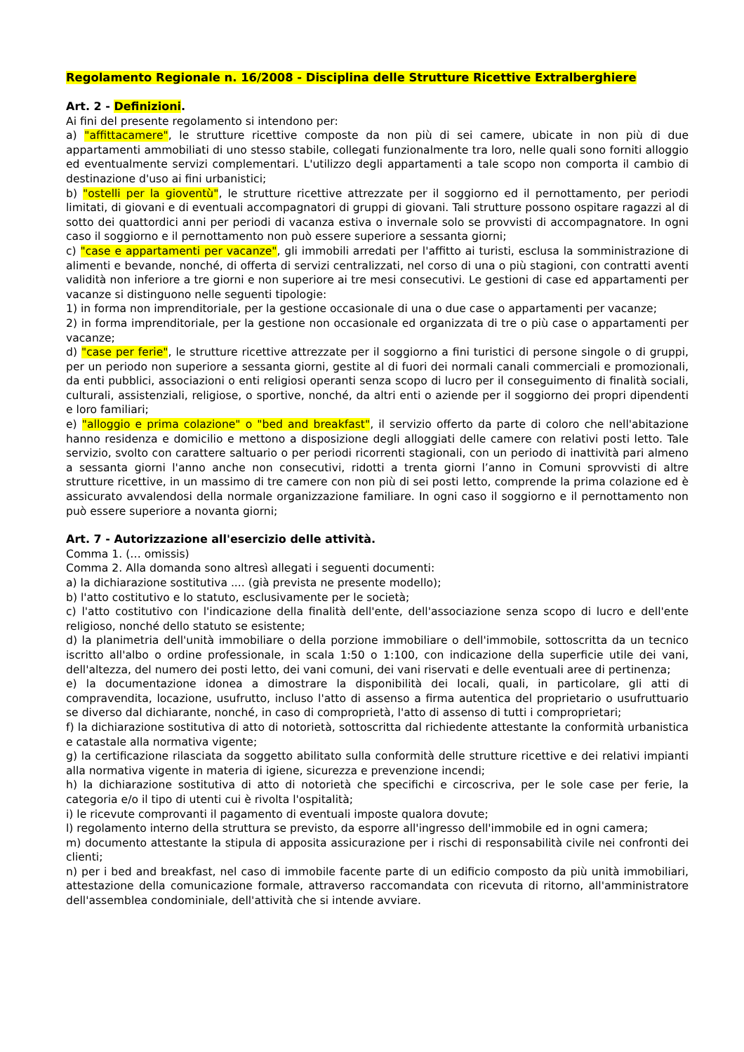Regolamento Regionale n. 16/2008 - Disciplina delle Strutture Ricettive Extralberghiere
Art. 2 - Definizioni.
Ai fini del presente regolamento si intendono per:
a) "affittacamere", le strutture ricettive composte da non più di sei camere, ubicate in non più di due appartamenti ammobiliati di uno stesso stabile, collegati funzionalmente tra loro, nelle quali sono forniti alloggio ed eventualmente servizi complementari. L'utilizzo degli appartamenti a tale scopo non comporta il cambio di destinazione d'uso ai fini urbanistici;
b) "ostelli per la gioventù", le strutture ricettive attrezzate per il soggiorno ed il pernottamento, per periodi limitati, di giovani e di eventuali accompagnatori di gruppi di giovani. Tali strutture possono ospitare ragazzi al di sotto dei quattordici anni per periodi di vacanza estiva o invernale solo se provvisti di accompagnatore. In ogni caso il soggiorno e il pernottamento non può essere superiore a sessanta giorni;
c) "case e appartamenti per vacanze", gli immobili arredati per l'affitto ai turisti, esclusa la somministrazione di alimenti e bevande, nonché, di offerta di servizi centralizzati, nel corso di una o più stagioni, con contratti aventi validità non inferiore a tre giorni e non superiore ai tre mesi consecutivi. Le gestioni di case ed appartamenti per vacanze si distinguono nelle seguenti tipologie:
1) in forma non imprenditoriale, per la gestione occasionale di una o due case o appartamenti per vacanze;
2) in forma imprenditoriale, per la gestione non occasionale ed organizzata di tre o più case o appartamenti per vacanze;
d) "case per ferie", le strutture ricettive attrezzate per il soggiorno a fini turistici di persone singole o di gruppi, per un periodo non superiore a sessanta giorni, gestite al di fuori dei normali canali commerciali e promozionali, da enti pubblici, associazioni o enti religiosi operanti senza scopo di lucro per il conseguimento di finalità sociali, culturali, assistenziali, religiose, o sportive, nonché, da altri enti o aziende per il soggiorno dei propri dipendenti e loro familiari;
e) "alloggio e prima colazione" o "bed and breakfast", il servizio offerto da parte di coloro che nell'abitazione hanno residenza e domicilio e mettono a disposizione degli alloggiati delle camere con relativi posti letto. Tale servizio, svolto con carattere saltuario o per periodi ricorrenti stagionali, con un periodo di inattività pari almeno a sessanta giorni l'anno anche non consecutivi, ridotti a trenta giorni l’anno in Comuni sprovvisti di altre strutture ricettive, in un massimo di tre camere con non più di sei posti letto, comprende la prima colazione ed è assicurato avvalendosi della normale organizzazione familiare. In ogni caso il soggiorno e il pernottamento non può essere superiore a novanta giorni;
Art. 7 - Autorizzazione all'esercizio delle attività.
Comma 1. (… omissis)
Comma 2. Alla domanda sono altresì allegati i seguenti documenti:
a) la dichiarazione sostitutiva .... (già prevista ne presente modello);
b) l'atto costitutivo e lo statuto, esclusivamente per le società;
c) l'atto costitutivo con l'indicazione della finalità dell'ente, dell'associazione senza scopo di lucro e dell'ente religioso, nonché dello statuto se esistente;
d) la planimetria dell'unità immobiliare o della porzione immobiliare o dell'immobile, sottoscritta da un tecnico iscritto all'albo o ordine professionale, in scala 1:50 o 1:100, con indicazione della superficie utile dei vani, dell'altezza, del numero dei posti letto, dei vani comuni, dei vani riservati e delle eventuali aree di pertinenza;
e) la documentazione idonea a dimostrare la disponibilità dei locali, quali, in particolare, gli atti di compravendita, locazione, usufrutto, incluso l'atto di assenso a firma autentica del proprietario o usufruttuario se diverso dal dichiarante, nonché, in caso di comproprietà, l'atto di assenso di tutti i comproprietari;
f) la dichiarazione sostitutiva di atto di notorietà, sottoscritta dal richiedente attestante la conformità urbanistica e catastale alla normativa vigente;
g) la certificazione rilasciata da soggetto abilitato sulla conformità delle strutture ricettive e dei relativi impianti alla normativa vigente in materia di igiene, sicurezza e prevenzione incendi;
h) la dichiarazione sostitutiva di atto di notorietà che specifichi e circoscriva, per le sole case per ferie, la categoria e/o il tipo di utenti cui è rivolta l'ospitalità;
i) le ricevute comprovanti il pagamento di eventuali imposte qualora dovute;
l) regolamento interno della struttura se previsto, da esporre all'ingresso dell'immobile ed in ogni camera;
m) documento attestante la stipula di apposita assicurazione per i rischi di responsabilità civile nei confronti dei clienti;
n) per i bed and breakfast, nel caso di immobile facente parte di un edificio composto da più unità immobiliari, attestazione della comunicazione formale, attraverso raccomandata con ricevuta di ritorno, all'amministratore dell'assemblea condominiale, dell'attività che si intende avviare.